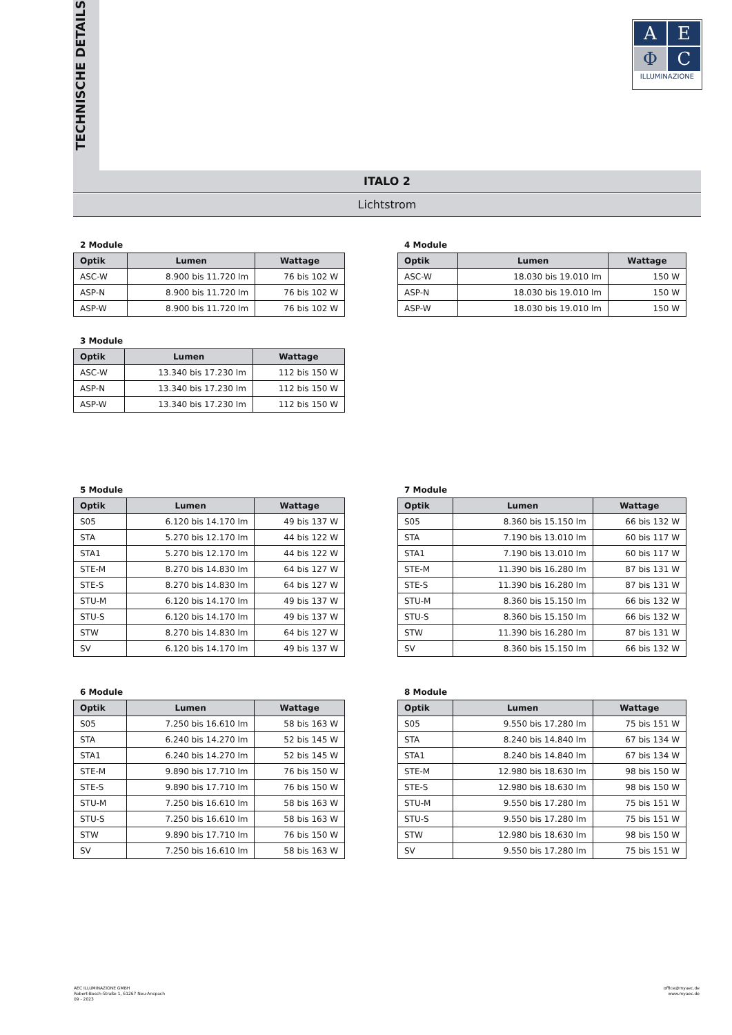TECHNISCHE DETAILS
A
E
Φ
C
ILLUMINAZIONE
ITALO 2
Lichtstrom
2 Module
| Optik | Lumen | Wattage |
| --- | --- | --- |
| ASC-W | 8.900 bis 11.720 lm | 76 bis 102 W |
| ASP-N | 8.900 bis 11.720 lm | 76 bis 102 W |
| ASP-W | 8.900 bis 11.720 lm | 76 bis 102 W |
4 Module
| Optik | Lumen | Wattage |
| --- | --- | --- |
| ASC-W | 18.030 bis 19.010 lm | 150 W |
| ASP-N | 18.030 bis 19.010 lm | 150 W |
| ASP-W | 18.030 bis 19.010 lm | 150 W |
3 Module
| Optik | Lumen | Wattage |
| --- | --- | --- |
| ASC-W | 13.340 bis 17.230 lm | 112 bis 150 W |
| ASP-N | 13.340 bis 17.230 lm | 112 bis 150 W |
| ASP-W | 13.340 bis 17.230 lm | 112 bis 150 W |
5 Module
| Optik | Lumen | Wattage |
| --- | --- | --- |
| S05 | 6.120 bis 14.170 lm | 49 bis 137 W |
| STA | 5.270 bis 12.170 lm | 44 bis 122 W |
| STA1 | 5.270 bis 12.170 lm | 44 bis 122 W |
| STE-M | 8.270 bis 14.830 lm | 64 bis 127 W |
| STE-S | 8.270 bis 14.830 lm | 64 bis 127 W |
| STU-M | 6.120 bis 14.170 lm | 49 bis 137 W |
| STU-S | 6.120 bis 14.170 lm | 49 bis 137 W |
| STW | 8.270 bis 14.830 lm | 64 bis 127 W |
| SV | 6.120 bis 14.170 lm | 49 bis 137 W |
7 Module
| Optik | Lumen | Wattage |
| --- | --- | --- |
| S05 | 8.360 bis 15.150 lm | 66 bis 132 W |
| STA | 7.190 bis 13.010 lm | 60 bis 117 W |
| STA1 | 7.190 bis 13.010 lm | 60 bis 117 W |
| STE-M | 11.390 bis 16.280 lm | 87 bis 131 W |
| STE-S | 11.390 bis 16.280 lm | 87 bis 131 W |
| STU-M | 8.360 bis 15.150 lm | 66 bis 132 W |
| STU-S | 8.360 bis 15.150 lm | 66 bis 132 W |
| STW | 11.390 bis 16.280 lm | 87 bis 131 W |
| SV | 8.360 bis 15.150 lm | 66 bis 132 W |
6 Module
| Optik | Lumen | Wattage |
| --- | --- | --- |
| S05 | 7.250 bis 16.610 lm | 58 bis 163 W |
| STA | 6.240 bis 14.270 lm | 52 bis 145 W |
| STA1 | 6.240 bis 14.270 lm | 52 bis 145 W |
| STE-M | 9.890 bis 17.710 lm | 76 bis 150 W |
| STE-S | 9.890 bis 17.710 lm | 76 bis 150 W |
| STU-M | 7.250 bis 16.610 lm | 58 bis 163 W |
| STU-S | 7.250 bis 16.610 lm | 58 bis 163 W |
| STW | 9.890 bis 17.710 lm | 76 bis 150 W |
| SV | 7.250 bis 16.610 lm | 58 bis 163 W |
8 Module
| Optik | Lumen | Wattage |
| --- | --- | --- |
| S05 | 9.550 bis 17.280 lm | 75 bis 151 W |
| STA | 8.240 bis 14.840 lm | 67 bis 134 W |
| STA1 | 8.240 bis 14.840 lm | 67 bis 134 W |
| STE-M | 12.980 bis 18.630 lm | 98 bis 150 W |
| STE-S | 12.980 bis 18.630 lm | 98 bis 150 W |
| STU-M | 9.550 bis 17.280 lm | 75 bis 151 W |
| STU-S | 9.550 bis 17.280 lm | 75 bis 151 W |
| STW | 12.980 bis 18.630 lm | 98 bis 150 W |
| SV | 9.550 bis 17.280 lm | 75 bis 151 W |
AEC ILLUMINAZIONE GMBH
Robert-Bosch-Straße 1, 61267 Neu-Anspach
09 - 2023
office@myaec.de
www.myaec.de